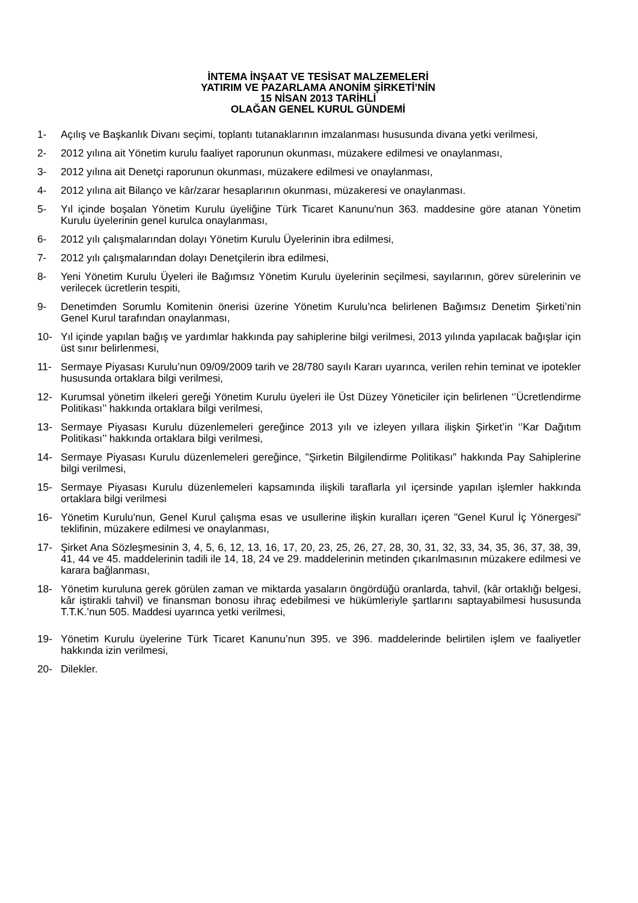İNTEMA İNŞAAT VE TESİSAT MALZEMELERİ
YATIRIM VE PAZARLAMA ANONİM ŞİRKETİ’NİN
15 NİSAN 2013 TARİHLİ
OLAĞAN GENEL KURUL GÜNDEMİ
1- Açılış ve Başkanlık Divanı seçimi, toplantı tutanaklarının imzalanması hususunda divana yetki verilmesi,
2- 2012 yılına ait Yönetim kurulu faaliyet raporunun okunması, müzakere edilmesi ve onaylanması,
3- 2012 yılına ait Denetçi raporunun okunması, müzakere edilmesi ve onaylanması,
4- 2012 yılına ait Bilanço ve kâr/zarar hesaplarının okunması, müzakeresi ve onaylanması.
5- Yıl içinde boşalan Yönetim Kurulu üyeliğine Türk Ticaret Kanunu'nun 363. maddesine göre atanan Yönetim Kurulu üyelerinin genel kurulca onaylanması,
6- 2012 yılı çalışmalarından dolayı Yönetim Kurulu Üyelerinin ibra edilmesi,
7- 2012 yılı çalışmalarından dolayı Denetçilerin ibra edilmesi,
8- Yeni Yönetim Kurulu Üyeleri ile Bağımsız Yönetim Kurulu üyelerinin seçilmesi, sayılarının, görev sürelerinin ve verilecek ücretlerin tespiti,
9- Denetimden Sorumlu Komitenin önerisi üzerine Yönetim Kurulu’nca belirlenen Bağımsız Denetim Şirketi’nin Genel Kurul tarafından onaylanması,
10- Yıl içinde yapılan bağış ve yardımlar hakkında pay sahiplerine bilgi verilmesi, 2013 yılında yapılacak bağışlar için üst sınır belirlenmesi,
11- Sermaye Piyasası Kurulu’nun 09/09/2009 tarih ve 28/780 sayılı Kararı uyarınca, verilen rehin teminat ve ipotekler hususunda ortaklara bilgi verilmesi,
12- Kurumsal yönetim ilkeleri gereği Yönetim Kurulu üyeleri ile Üst Düzey Yöneticiler için belirlenen ‘’Ücretlendirme Politikası’’ hakkında ortaklara bilgi verilmesi,
13- Sermaye Piyasası Kurulu düzenlemeleri gereğince 2013 yılı ve izleyen yıllara ilişkin Şirket’in ‘’Kar Dağıtım Politikası’’ hakkında ortaklara bilgi verilmesi,
14- Sermaye Piyasası Kurulu düzenlemeleri gereğince, "Şirketin Bilgilendirme Politikası" hakkında Pay Sahiplerine bilgi verilmesi,
15- Sermaye Piyasası Kurulu düzenlemeleri kapsamında ilişkili taraflarla yıl içersinde yapılan işlemler hakkında ortaklara bilgi verilmesi
16- Yönetim Kurulu'nun, Genel Kurul çalışma esas ve usullerine ilişkin kuralları içeren "Genel Kurul İç Yönergesi" teklifinin, müzakere edilmesi ve onaylanması,
17- Şirket Ana Sözleşmesinin 3, 4, 5, 6, 12, 13, 16, 17, 20, 23, 25, 26, 27, 28, 30, 31, 32, 33, 34, 35, 36, 37, 38, 39, 41, 44 ve 45. maddelerinin tadili ile 14, 18, 24 ve 29. maddelerinin metinden çıkarılmasının müzakere edilmesi ve karara bağlanması,
18- Yönetim kuruluna gerek görülen zaman ve miktarda yasaların öngördüğü oranlarda, tahvil, (kâr ortaklığı belgesi, kâr iştirakli tahvil) ve finansman bonosu ihraç edebilmesi ve hükümleriyle şartlarını saptayabilmesi hususunda T.T.K.’nun 505. Maddesi uyarınca yetki verilmesi,
19- Yönetim Kurulu üyelerine Türk Ticaret Kanunu’nun 395. ve 396. maddelerinde belirtilen işlem ve faaliyetler hakkında izin verilmesi,
20- Dilekler.